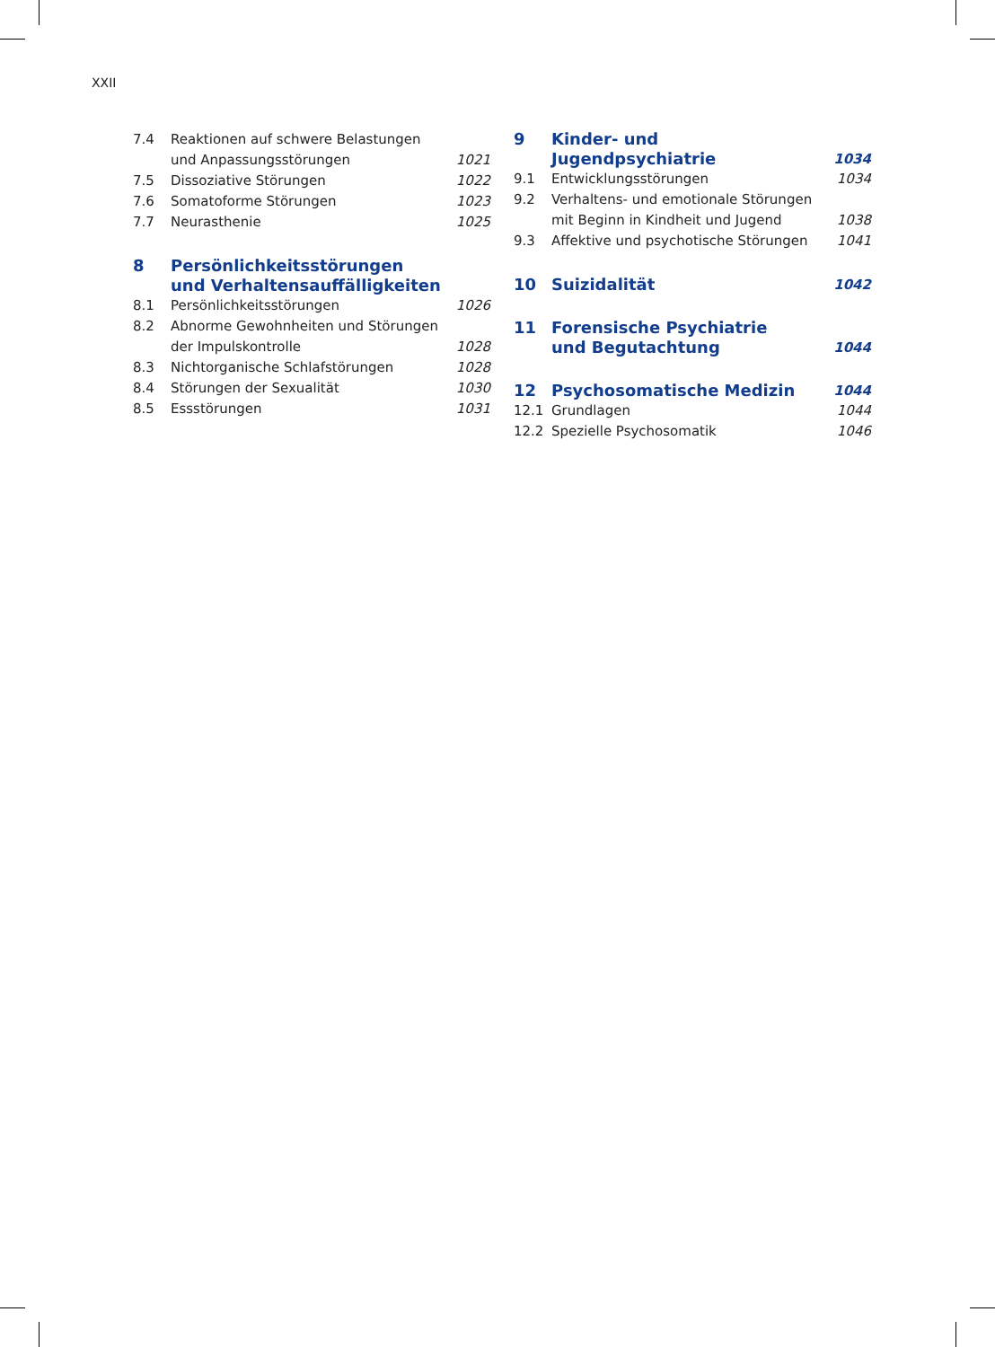XXII
7.4 Reaktionen auf schwere Belastungen
und Anpassungsstörungen 1021
7.5 Dissoziative Störungen 1022
7.6 Somatoforme Störungen 1023
7.7 Neurasthenie 1025
8 Persönlichkeitsstörungen
und Verhaltensauffälligkeiten
8.1 Persönlichkeitsstörungen 1026
8.2 Abnorme Gewohnheiten und Störungen
der Impulskontrolle 1028
8.3 Nichtorganische Schlafstörungen 1028
8.4 Störungen der Sexualität 1030
8.5 Essstörungen 1031
9 Kinder- und Jugendpsychiatrie 1034
9.1 Entwicklungsstörungen 1034
9.2 Verhaltens- und emotionale Störungen
mit Beginn in Kindheit und Jugend 1038
9.3 Affektive und psychotische Störungen 1041
10 Suizidalität 1042
11 Forensische Psychiatrie
und Begutachtung 1044
12 Psychosomatische Medizin 1044
12.1 Grundlagen 1044
12.2 Spezielle Psychosomatik 1046